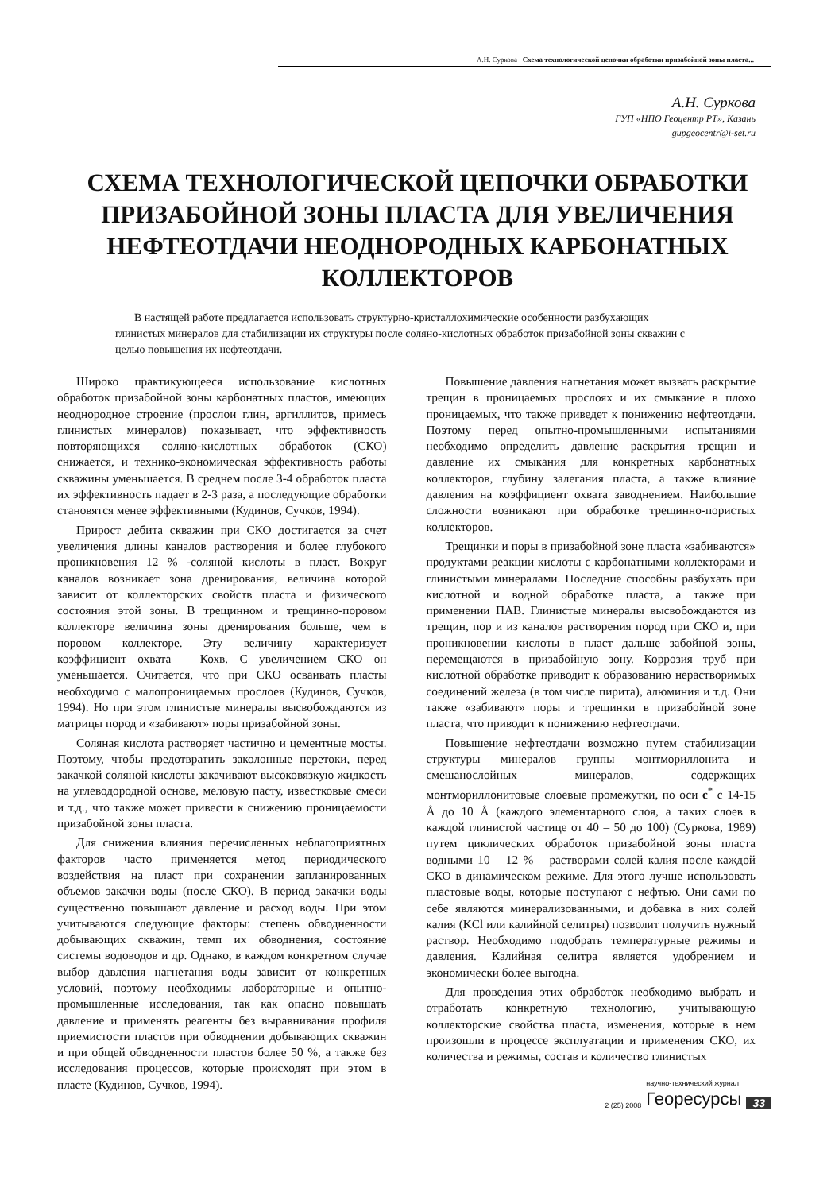А.Н. Суркова Схема технологической цепочки обработки призабойной зоны пласта...
А.Н. Суркова
ГУП «НПО Геоцентр РТ», Казань
gupgeocentr@i-set.ru
СХЕМА ТЕХНОЛОГИЧЕСКОЙ ЦЕПОЧКИ ОБРАБОТКИ ПРИЗАБОЙНОЙ ЗОНЫ ПЛАСТА ДЛЯ УВЕЛИЧЕНИЯ НЕФТЕОТДАЧИ НЕОДНОРОДНЫХ КАРБОНАТНЫХ КОЛЛЕКТОРОВ
В настящей работе предлагается использовать структурно-кристаллохимические особенности разбухающих глинистых минералов для стабилизации их структуры после соляно-кислотных обработок призабойной зоны скважин с целью повышения их нефтеотдачи.
Широко практикующееся использование кислотных обработок призабойной зоны карбонатных пластов, имеющих неоднородное строение (прослои глин, аргиллитов, примесь глинистых минералов) показывает, что эффективность повторяющихся соляно-кислотных обработок (СКО) снижается, и технико-экономическая эффективность работы скважины уменьшается. В среднем после 3-4 обработок пласта их эффективность падает в 2-3 раза, а последующие обработки становятся менее эффективными (Кудинов, Сучков, 1994).
Прирост дебита скважин при СКО достигается за счет увеличения длины каналов растворения и более глубокого проникновения 12 % -соляной кислоты в пласт. Вокруг каналов возникает зона дренирования, величина которой зависит от коллекторских свойств пласта и физического состояния этой зоны. В трещинном и трещинно-поровом коллекторе величина зоны дренирования больше, чем в поровом коллекторе. Эту величину характеризует коэффициент охвата – Кохв. С увеличением СКО он уменьшается. Считается, что при СКО осваивать пласты необходимо с малопроницаемых прослоев (Кудинов, Сучков, 1994). Но при этом глинистые минералы высвобождаются из матрицы пород и «забивают» поры призабойной зоны.
Соляная кислота растворяет частично и цементные мосты. Поэтому, чтобы предотвратить заколонные перетоки, перед закачкой соляной кислоты закачивают высоковязкую жидкость на углеводородной основе, меловую пасту, известковые смеси и т.д., что также может привести к снижению проницаемости призабойной зоны пласта.
Для снижения влияния перечисленных неблагоприятных факторов часто применяется метод периодического воздействия на пласт при сохранении запланированных объемов закачки воды (после СКО). В период закачки воды существенно повышают давление и расход воды. При этом учитываются следующие факторы: степень обводненности добывающих скважин, темп их обводнения, состояние системы водоводов и др. Однако, в каждом конкретном случае выбор давления нагнетания воды зависит от конкретных условий, поэтому необходимы лабораторные и опытно-промышленные исследования, так как опасно повышать давление и применять реагенты без выравнивания профиля приемистости пластов при обводнении добывающих скважин и при общей обводненности пластов более 50 %, а также без исследования процессов, которые происходят при этом в пласте (Кудинов, Сучков, 1994).
Повышение давления нагнетания может вызвать раскрытие трещин в проницаемых прослоях и их смыкание в плохо проницаемых, что также приведет к понижению нефтеотдачи. Поэтому перед опытно-промышленными испытаниями необходимо определить давление раскрытия трещин и давление их смыкания для конкретных карбонатных коллекторов, глубину залегания пласта, а также влияние давления на коэффициент охвата заводнением. Наибольшие сложности возникают при обработке трещинно-пористых коллекторов.
Трещинки и поры в призабойной зоне пласта «забиваются» продуктами реакции кислоты с карбонатными коллекторами и глинистыми минералами. Последние способны разбухать при кислотной и водной обработке пласта, а также при применении ПАВ. Глинистые минералы высвобождаются из трещин, пор и из каналов растворения пород при СКО и, при проникновении кислоты в пласт дальше забойной зоны, перемещаются в призабойную зону. Коррозия труб при кислотной обработке приводит к образованию нерастворимых соединений железа (в том числе пирита), алюминия и т.д. Они также «забивают» поры и трещинки в призабойной зоне пласта, что приводит к понижению нефтеотдачи.
Повышение нефтеотдачи возможно путем стабилизации структуры минералов группы монтмориллонита и смешанослойных минералов, содержащих монтмориллонитовые слоевые промежутки, по оси c<sup>*</sup> с 14-15 Å до 10 Å (каждого элементарного слоя, а таких слоев в каждой глинистой частице от 40 – 50 до 100) (Суркова, 1989) путем циклических обработок призабойной зоны пласта водными 10 – 12 % – растворами солей калия после каждой СКО в динамическом режиме. Для этого лучше использовать пластовые воды, которые поступают с нефтью. Они сами по себе являются минерализованными, и добавка в них солей калия (KCl или калийной селитры) позволит получить нужный раствор. Необходимо подобрать температурные режимы и давления. Калийная селитра является удобрением и экономически более выгодна.
Для проведения этих обработок необходимо выбрать и отработать конкретную технологию, учитывающую коллекторские свойства пласта, изменения, которые в нем произошли в процессе эксплуатации и применения СКО, их количества и режимы, состав и количество глинистых
2 (25) 2008 научно-технический журнал
Георесурсы 33